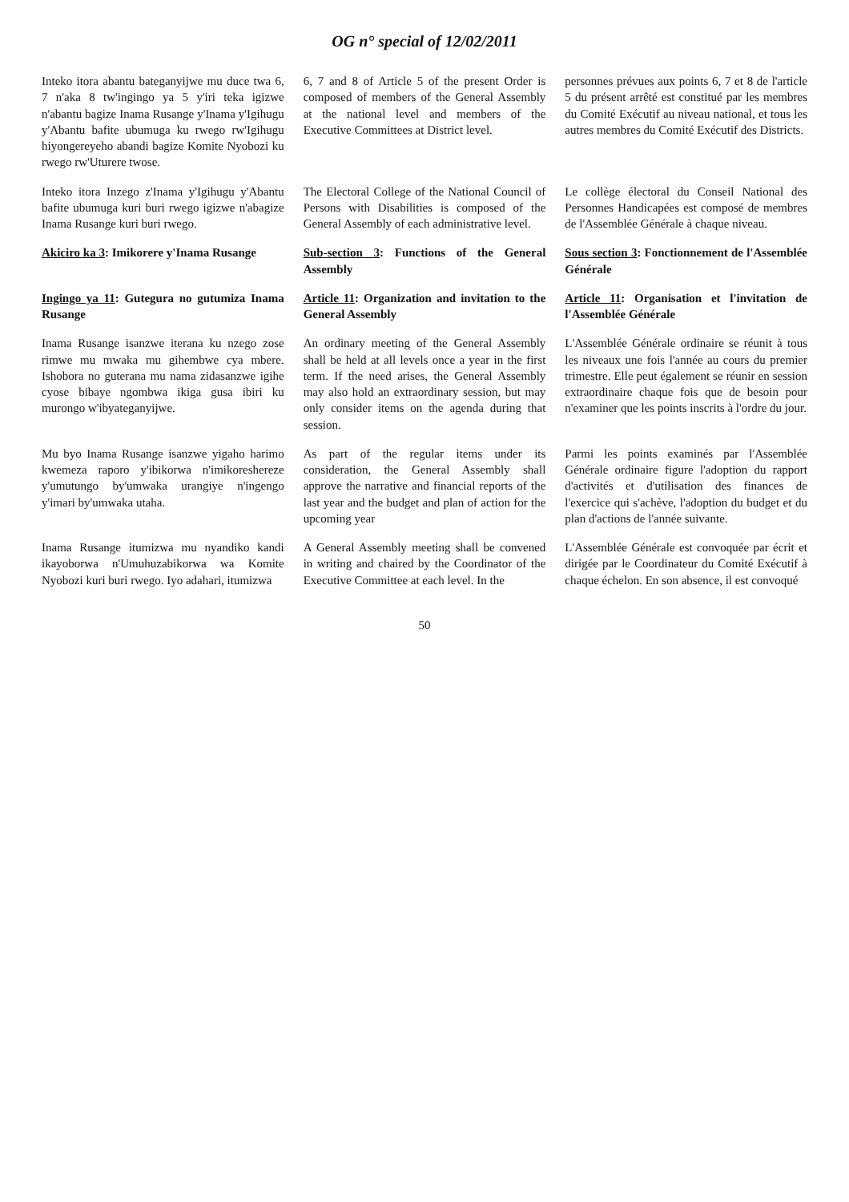OG n° special of 12/02/2011
| Inteko itora abantu bateganyijwe mu duce twa 6, 7 n'aka 8 tw'ingingo ya 5 y'iri teka igizwe n'abantu bagize Inama Rusange y'Inama y'Igihugu y'Abantu bafite ubumuga ku rwego rw'Igihugu hiyongereyeho abandi bagize Komite Nyobozi ku rwego rw'Uturere twose. | 6, 7 and 8 of Article 5 of the present Order is composed of members of the General Assembly at the national level and members of the Executive Committees at District level. | personnes prévues aux points 6, 7 et 8 de l'article 5 du présent arrêté est constitué par les membres du Comité Exécutif au niveau national, et tous les autres membres du Comité Exécutif des Districts. |
| Inteko itora Inzego z'Inama y'Igihugu y'Abantu bafite ubumuga kuri buri rwego igizwe n'abagize Inama Rusange kuri buri rwego. | The Electoral College of the National Council of Persons with Disabilities is composed of the General Assembly of each administrative level. | Le collège électoral du Conseil National des Personnes Handicapées est composé de membres de l'Assemblée Générale à chaque niveau. |
| Akiciro ka 3 : Imikorere y'Inama Rusange | Sub-section 3 : Functions of the General Assembly | Sous section 3 : Fonctionnement de l'Assemblée Générale |
| Ingingo ya 11 : Gutegura no gutumiza Inama Rusange | Article 11 : Organization and invitation to the General Assembly | Article 11 : Organisation et l'invitation de l'Assemblée Générale |
| Inama Rusange isanzwe iterana ku nzego zose rimwe mu mwaka mu gihembwe cya mbere. Ishobora no guterana mu nama zidasanzwe igihe cyose bibaye ngombwa ikiga gusa ibiri ku murongo w'ibyateganyijwe. | An ordinary meeting of the General Assembly shall be held at all levels once a year in the first term. If the need arises, the General Assembly may also hold an extraordinary session, but may only consider items on the agenda during that session. | L'Assemblée Générale ordinaire se réunit à tous les niveaux une fois l'année au cours du premier trimestre. Elle peut également se réunir en session extraordinaire chaque fois que de besoin pour n'examiner que les points inscrits à l'ordre du jour. |
| Mu byo Inama Rusange isanzwe yigaho harimo kwemeza raporo y'ibikorwa n'imikoreshereze y'umutungo by'umwaka urangiye n'ingengo y'imari by'umwaka utaha. | As part of the regular items under its consideration, the General Assembly shall approve the narrative and financial reports of the last year and the budget and plan of action for the upcoming year | Parmi les points examinés par l'Assemblée Générale ordinaire figure l'adoption du rapport d'activités et d'utilisation des finances de l'exercice qui s'achève, l'adoption du budget et du plan d'actions de l'année suivante. |
| Inama Rusange itumizwa mu nyandiko kandi ikayoborwa n'Umuhuzabikorwa wa Komite Nyobozi kuri buri rwego. Iyo adahari, itumizwa | A General Assembly meeting shall be convened in writing and chaired by the Coordinator of the Executive Committee at each level. In the | L'Assemblée Générale est convoquée par écrit et dirigée par le Coordinateur du Comité Exécutif à chaque échelon. En son absence, il est convoqué |
50